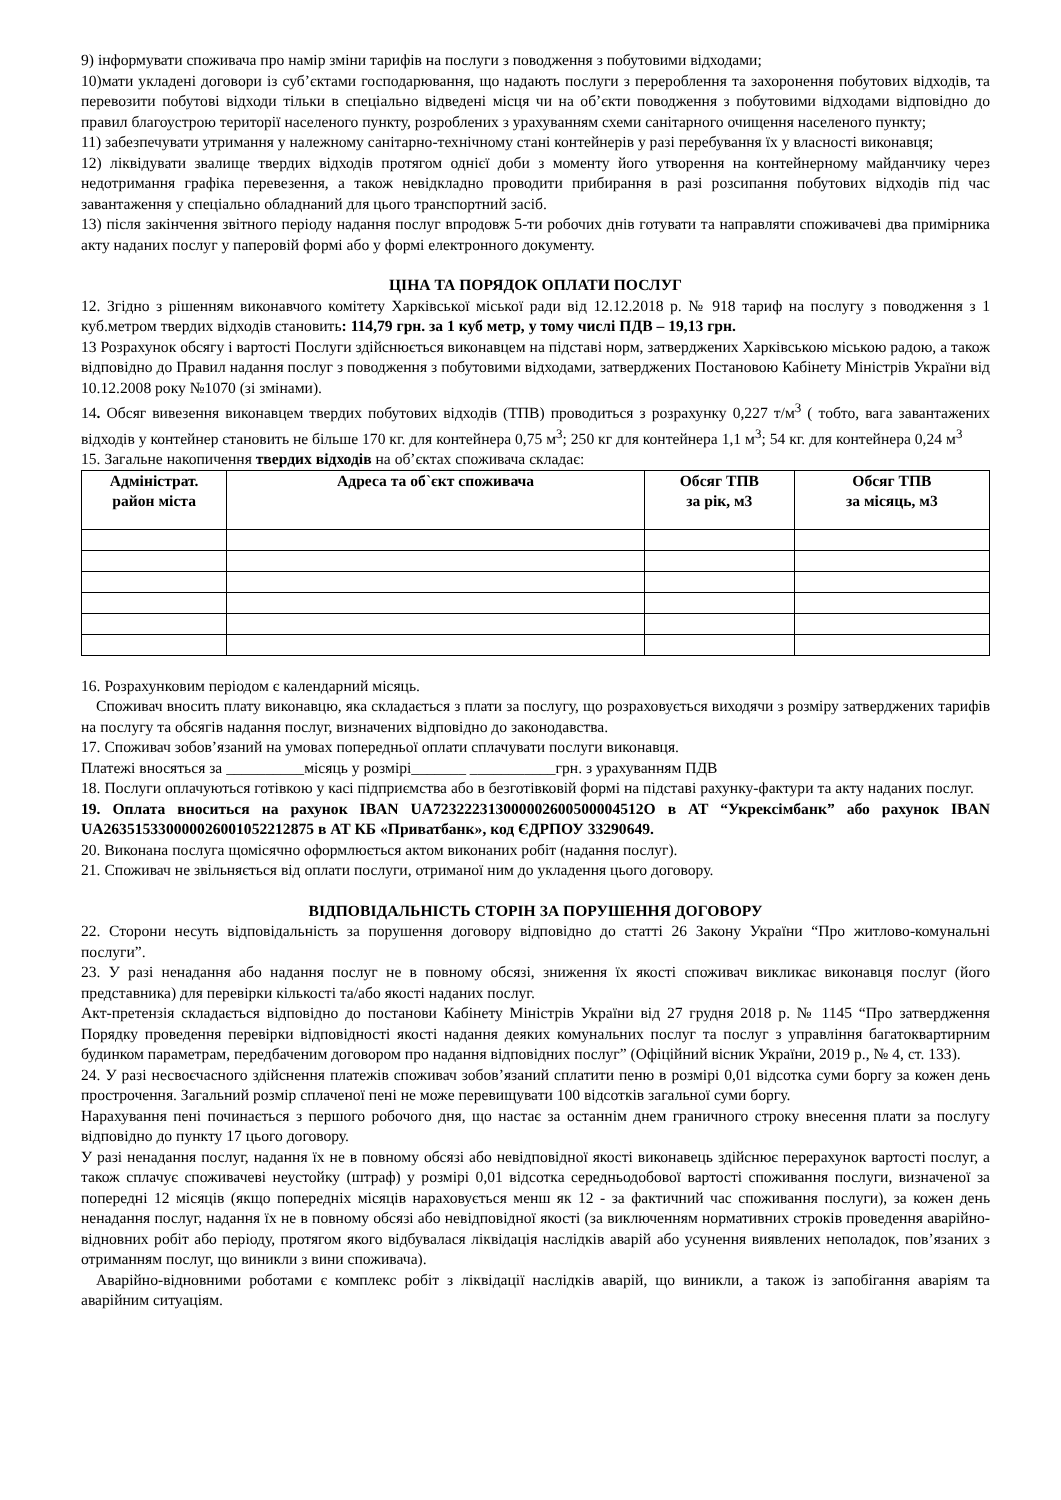9) інформувати споживача про намір зміни тарифів на послуги з поводження з побутовими відходами;
10)мати укладені договори із суб’єктами господарювання, що надають послуги з перероблення та захоронення побутових відходів, та перевозити побутові відходи тільки в спеціально відведені місця чи на об’єкти поводження з побутовими відходами відповідно до правил благоустрою території населеного пункту, розроблених з урахуванням схеми санітарного очищення населеного пункту;
11) забезпечувати утримання у належному санітарно-технічному стані контейнерів у разі перебування їх у власності виконавця;
12) ліквідувати звалище твердих відходів протягом однієї доби з моменту його утворення на контейнерному майданчику через недотримання графіка перевезення, а також невідкладно проводити прибирання в разі розсипання побутових відходів під час завантаження у спеціально обладнаний для цього транспортний засіб.
13) після закінчення звітного періоду надання послуг впродовж 5-ти робочих днів готувати та направляти споживачеві два примірника акту наданих послуг у паперовій формі або у формі електронного документу.
ЦІНА ТА ПОРЯДОК ОПЛАТИ ПОСЛУГ
12. Згідно з рішенням виконавчого комітету Харківської міської ради від 12.12.2018 р. № 918 тариф на послугу з поводження з 1 куб.метром твердих відходів становить: 114,79 грн. за 1 куб метр, у тому числі ПДВ – 19,13 грн.
13 Розрахунок обсягу і вартості Послуги здійснюється виконавцем на підставі норм, затверджених Харківською міською радою, а також відповідно до Правил надання послуг з поводження з побутовими відходами, затверджених Постановою Кабінету Міністрів України від 10.12.2008 року №1070 (зі змінами).
14. Обсяг вивезення виконавцем твердих побутових відходів (ТПВ) проводиться з розрахунку 0,227 т/м<sup>3</sup> ( тобто, вага завантажених відходів у контейнер становить не більше 170 кг. для контейнера 0,75 м<sup>3</sup>; 250 кг для контейнера 1,1 м<sup>3</sup>; 54 кг. для контейнера 0,24 м<sup>3</sup>
15. Загальне накопичення твердих відходів на об’єктах споживача складає:
| Адміністрат. район міста | Адреса та об`єкт споживача | Обсяг ТПВ за рік, м3 | Обсяг ТПВ за місяць, м3 |
| --- | --- | --- | --- |
16. Розрахунковим періодом є календарний місяць.
Споживач вносить плату виконавцю, яка складається з плати за послугу, що розраховується виходячи з розміру затверджених тарифів на послугу та обсягів надання послуг, визначених відповідно до законодавства.
17. Споживач зобов’язаний на умовах попередньої оплати сплачувати послуги виконавця.
Платежі вносяться за __________місяць у розмірі_______ ___________грн. з урахуванням ПДВ
18. Послуги оплачуються готівкою у касі підприємства або в безготівковій формі на підставі рахунку-фактури та акту наданих послуг.
19. Оплата вноситься на рахунок IBAN UA723222313000002600500004512O в АТ “Укрексімбанк” або рахунок IBAN UA263515330000026001052212875 в АТ КБ «Приватбанк», код ЄДРПОУ 33290649.
20. Виконана послуга щомісячно оформлюється актом виконаних робіт (надання послуг).
21. Споживач не звільняється від оплати послуги, отриманої ним до укладення цього договору.
ВІДПОВІДАЛЬНІСТЬ СТОРІН ЗА ПОРУШЕННЯ ДОГОВОРУ
22. Сторони несуть відповідальність за порушення договору відповідно до статті 26 Закону України “Про житлово-комунальні послуги”.
23. У разі ненадання або надання послуг не в повному обсязі, зниження їх якості споживач викликає виконавця послуг (його представника) для перевірки кількості та/або якості наданих послуг.
Акт-претензія складається відповідно до постанови Кабінету Міністрів України від 27 грудня 2018 р. № 1145 “Про затвердження Порядку проведення перевірки відповідності якості надання деяких комунальних послуг та послуг з управління багатоквартирним будинком параметрам, передбаченим договором про надання відповідних послуг” (Офіційний вісник України, 2019 р., № 4, ст. 133).
24. У разі несвоєчасного здійснення платежів споживач зобов’язаний сплатити пеню в розмірі 0,01 відсотка суми боргу за кожен день прострочення. Загальний розмір сплаченої пені не може перевищувати 100 відсотків загальної суми боргу.
Нарахування пені починається з першого робочого дня, що настає за останнім днем граничного строку внесення плати за послугу відповідно до пункту 17 цього договору.
У разі ненадання послуг, надання їх не в повному обсязі або невідповідної якості виконавець здійснює перерахунок вартості послуг, а також сплачує споживачеві неустойку (штраф) у розмірі 0,01 відсотка середньодобової вартості споживання послуги, визначеної за попередні 12 місяців (якщо попередніх місяців нараховується менш як 12 - за фактичний час споживання послуги), за кожен день ненадання послуг, надання їх не в повному обсязі або невідповідної якості (за виключенням нормативних строків проведення аварійно-відновних робіт або періоду, протягом якого відбувалася ліквідація наслідків аварій або усунення виявлених неполадок, пов’язаних з отриманням послуг, що виникли з вини споживача).
Аварійно-відновними роботами є комплекс робіт з ліквідації наслідків аварій, що виникли, а також із запобігання аваріям та аварійним ситуаціям.